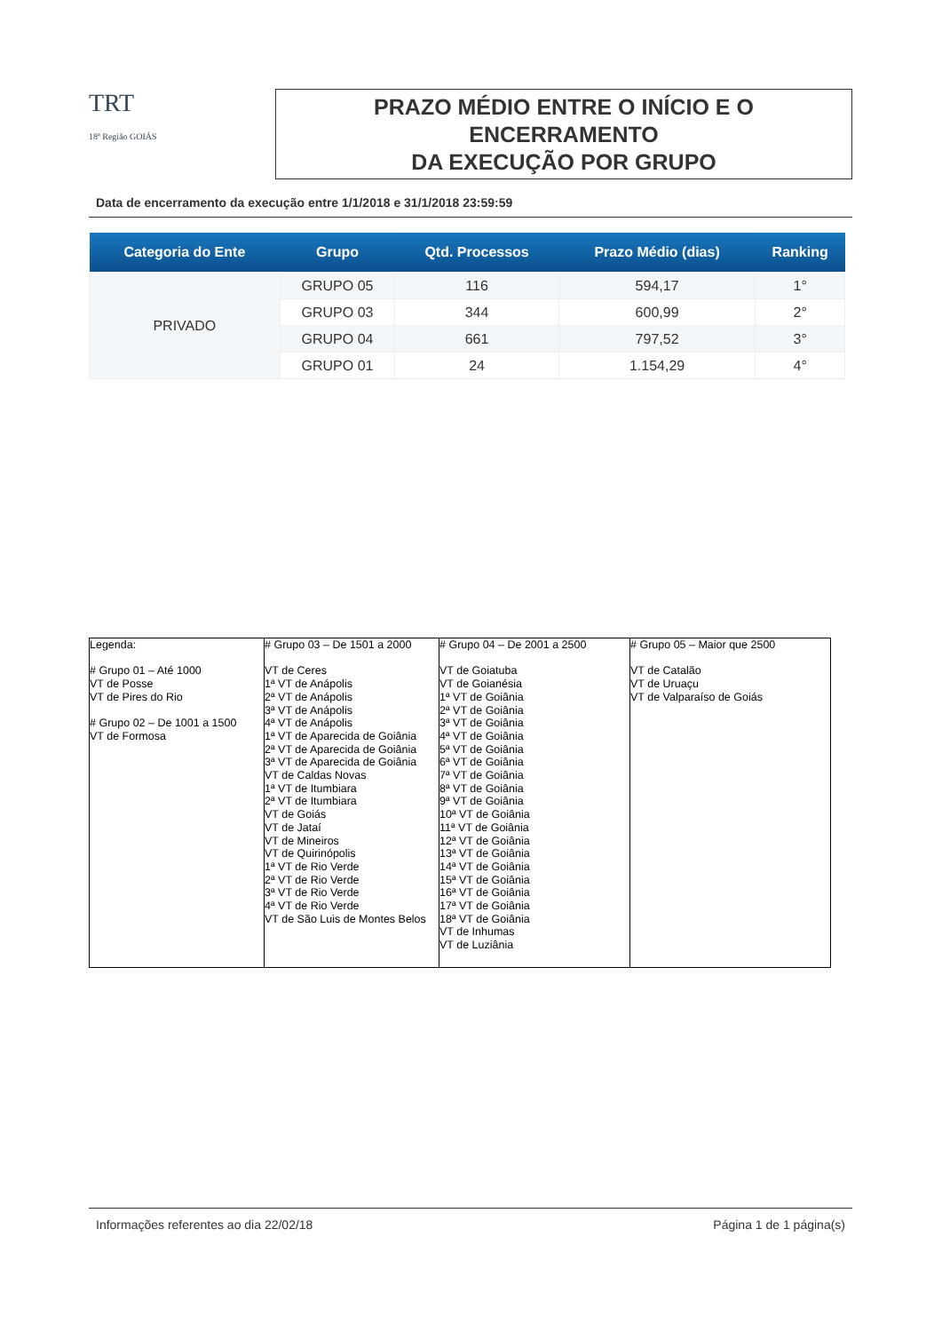TRT
18ª Região GOIÁS
PRAZO MÉDIO ENTRE O INÍCIO E O ENCERRAMENTO
DA EXECUÇÃO POR GRUPO
Data de encerramento da execução entre 1/1/2018 e 31/1/2018 23:59:59
| Categoria do Ente | Grupo | Qtd. Processos | Prazo Médio (dias) | Ranking |
| --- | --- | --- | --- | --- |
| PRIVADO | GRUPO 05 | 116 | 594,17 | 1° |
| | GRUPO 03 | 344 | 600,99 | 2° |
| | GRUPO 04 | 661 | 797,52 | 3° |
| | GRUPO 01 | 24 | 1.154,29 | 4° |
| Legenda: # Grupo 01 – Até 1000 VT de Posse VT de Pires do Rio # Grupo 02 – De 1001 a 1500 VT de Formosa | # Grupo 03 – De 1501 a 2000 VT de Ceres 1ª VT de Anápolis 2ª VT de Anápolis 3ª VT de Anápolis 4ª VT de Anápolis 1ª VT de Aparecida de Goiânia 2ª VT de Aparecida de Goiânia 3ª VT de Aparecida de Goiânia VT de Caldas Novas 1ª VT de Itumbiara 2ª VT de Itumbiara VT de Goiás VT de Jataí VT de Mineiros VT de Quirinópolis 1ª VT de Rio Verde 2ª VT de Rio Verde 3ª VT de Rio Verde 4ª VT de Rio Verde VT de São Luis de Montes Belos | # Grupo 04 – De 2001 a 2500 VT de Goiatuba VT de Goianésia 1ª VT de Goiânia 2ª VT de Goiânia 3ª VT de Goiânia 4ª VT de Goiânia 5ª VT de Goiânia 6ª VT de Goiânia 7ª VT de Goiânia 8ª VT de Goiânia 9ª VT de Goiânia 10ª VT de Goiânia 11ª VT de Goiânia 12ª VT de Goiânia 13ª VT de Goiânia 14ª VT de Goiânia 15ª VT de Goiânia 16ª VT de Goiânia 17ª VT de Goiânia 18ª VT de Goiânia VT de Inhumas VT de Luziânia | # Grupo 05 – Maior que 2500 VT de Catalão VT de Uruaçu VT de Valparaíso de Goiás |
Informações referentes ao dia 22/02/18 Página 1 de 1 página(s)